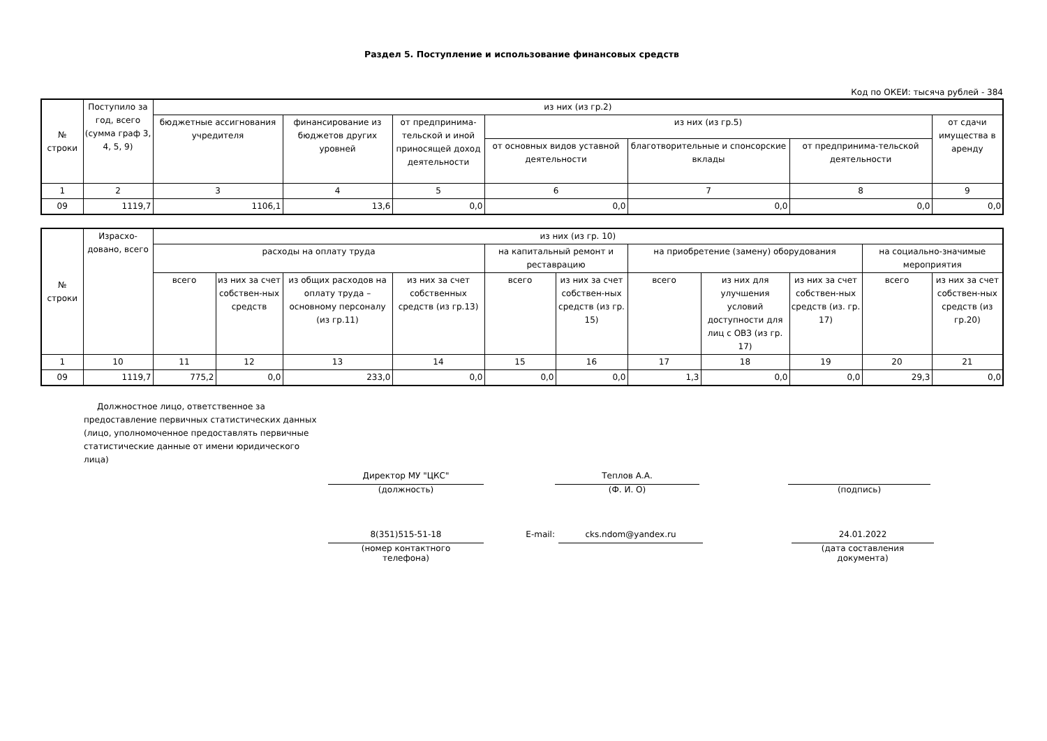Раздел 5. Поступление и использование финансовых средств
Код по ОКЕИ: тысяча рублей - 384
| № строки | Поступило за год, всего (сумма граф 3, 4, 5, 9) | из них (из гр.2) | | | | | | |
| --- | --- | --- | --- | --- | --- | --- | --- | --- |
| | | бюджетные ассигнования учредителя | финансирование из бюджетов других уровней | от предпринима-тельской и иной приносящей доход деятельности | из них (из гр.5) | | | от сдачи имущества в аренду |
| | | | | | от основных видов уставной деятельности | благотворительные и спонсорские вклады | от предпринима-тельской деятельности | |
| 1 | 2 | 3 | 4 | 5 | 6 | 7 | 8 | 9 |
| 09 | 1119,7 | 1106,1 | 13,6 | 0,0 | 0,0 | 0,0 | 0,0 | 0,0 |
| № строки | Израсхо-довано, всего | из них (из гр. 10) | | | | | | | | | | |
| --- | --- | --- | --- | --- | --- | --- | --- | --- | --- | --- | --- | --- |
| | | расходы на оплату труда | | | | на капитальный ремонт и реставрацию | | на приобретение (замену) оборудования | | | на социально-значимые мероприятия | |
| | | всего | из них за счет собствен-ных средств | из общих расходов на оплату труда – основному персоналу (из гр.11) | из них за счет собственных средств (из гр.13) | всего | из них за счет собствен-ных средств (из гр. 15) | всего | из них для улучшения условий доступности для лиц с ОВЗ (из гр. 17) | из них за счет собствен-ных средств (из. гр. 17) | всего | из них за счет собствен-ных средств (из гр.20) |
| 1 | 10 | 11 | 12 | 13 | 14 | 15 | 16 | 17 | 18 | 19 | 20 | 21 |
| 09 | 1119,7 | 775,2 | 0,0 | 233,0 | 0,0 | 0,0 | 0,0 | 1,3 | 0,0 | 0,0 | 29,3 | 0,0 |
Должностное лицо, ответственное за предоставление первичных статистических данных (лицо, уполномоченное предоставлять первичные статистические данные от имени юридического лица)
Директор МУ "ЦКС"
(должность)
Теплов А.А.
(Ф. И. О)
(подпись)
8(351)515-51-18
(номер контактного
телефона)
E-mail:
cks.ndom@yandex.ru 24.01.2022
(дата составления
документа)